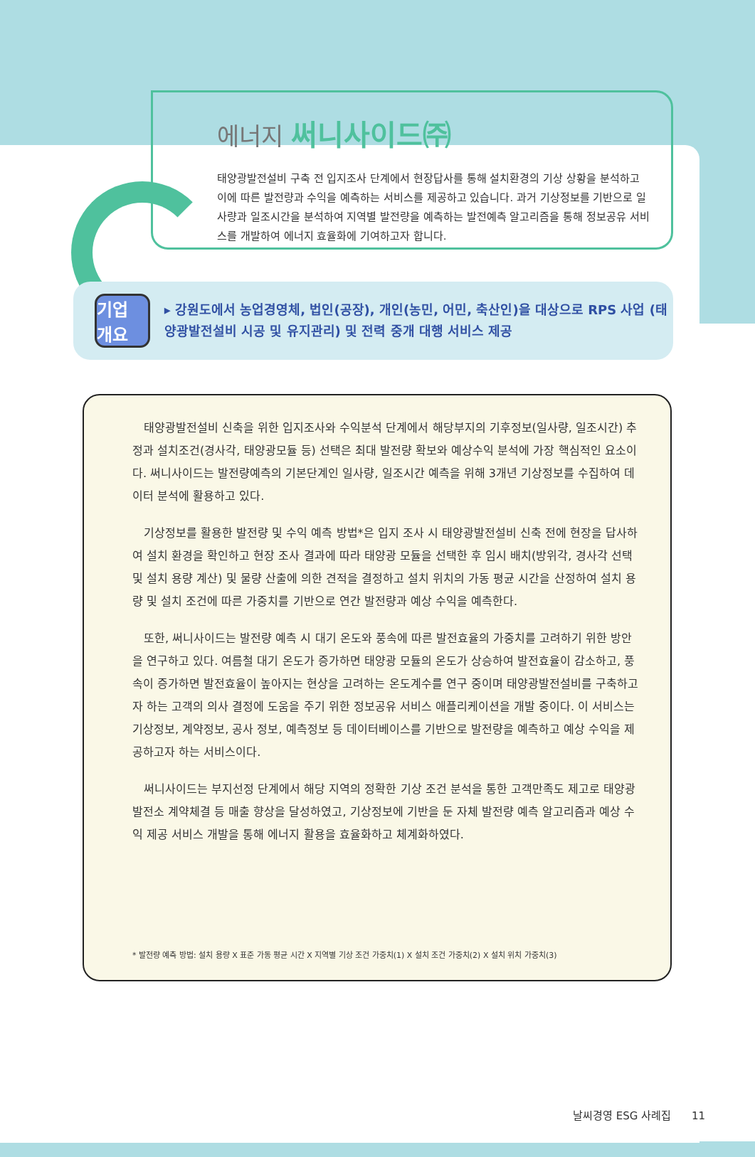에너지 써니사이드㈜
태양광발전설비 구축 전 입지조사 단계에서 현장답사를 통해 설치환경의 기상 상황을 분석하고 이에 따른 발전량과 수익을 예측하는 서비스를 제공하고 있습니다. 과거 기상정보를 기반으로 일사량과 일조시간을 분석하여 지역별 발전량을 예측하는 발전예측 알고리즘을 통해 정보공유 서비스를 개발하여 에너지 효율화에 기여하고자 합니다.
기업 개요
▸ 강원도에서 농업경영체, 법인(공장), 개인(농민, 어민, 축산인)을 대상으로 RPS 사업 (태양광발전설비 시공 및 유지관리) 및 전력 중개 대행 서비스 제공
태양광발전설비 신축을 위한 입지조사와 수익분석 단계에서 해당부지의 기후정보(일사량, 일조시간) 추정과 설치조건(경사각, 태양광모듈 등) 선택은 최대 발전량 확보와 예상수익 분석에 가장 핵심적인 요소이다. 써니사이드는 발전량예측의 기본단계인 일사량, 일조시간 예측을 위해 3개년 기상정보를 수집하여 데이터 분석에 활용하고 있다.
기상정보를 활용한 발전량 및 수익 예측 방법*은 입지 조사 시 태양광발전설비 신축 전에 현장을 답사하여 설치 환경을 확인하고 현장 조사 결과에 따라 태양광 모듈을 선택한 후 임시 배치(방위각, 경사각 선택 및 설치 용량 계산) 및 물량 산출에 의한 견적을 결정하고 설치 위치의 가동 평균 시간을 산정하여 설치 용량 및 설치 조건에 따른 가중치를 기반으로 연간 발전량과 예상 수익을 예측한다.
또한, 써니사이드는 발전량 예측 시 대기 온도와 풍속에 따른 발전효율의 가중치를 고려하기 위한 방안을 연구하고 있다. 여름철 대기 온도가 증가하면 태양광 모듈의 온도가 상승하여 발전효율이 감소하고, 풍속이 증가하면 발전효율이 높아지는 현상을 고려하는 온도계수를 연구 중이며 태양광발전설비를 구축하고자 하는 고객의 의사 결정에 도움을 주기 위한 정보공유 서비스 애플리케이션을 개발 중이다. 이 서비스는 기상정보, 계약정보, 공사 정보, 예측정보 등 데이터베이스를 기반으로 발전량을 예측하고 예상 수익을 제공하고자 하는 서비스이다.
써니사이드는 부지선정 단계에서 해당 지역의 정확한 기상 조건 분석을 통한 고객만족도 제고로 태양광발전소 계약체결 등 매출 향상을 달성하였고, 기상정보에 기반을 둔 자체 발전량 예측 알고리즘과 예상 수익 제공 서비스 개발을 통해 에너지 활용을 효율화하고 체계화하였다.
* 발전량 예측 방법: 설치 용량 X 표준 가동 평균 시간 X 지역별 기상 조건 가중치(1) X 설치 조건 가중치(2) X 설치 위치 가중치(3)
날씨경영 ESG 사례집 11